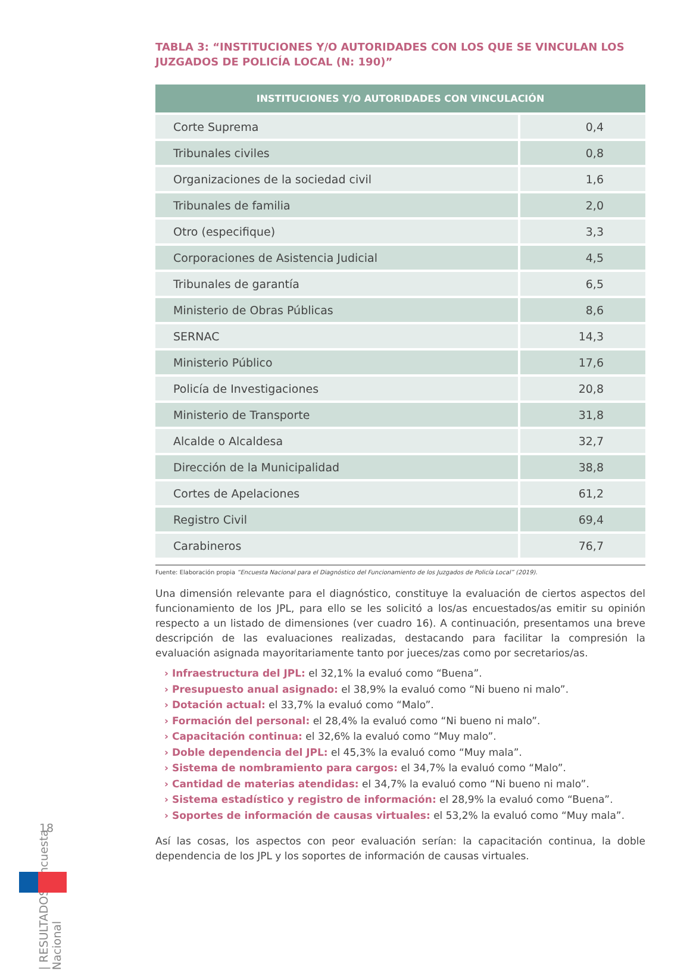TABLA 3: “INSTITUCIONES Y/O AUTORIDADES CON LOS QUE SE VINCULAN LOS JUZGADOS DE POLICÍA LOCAL (N: 190)”
| INSTITUCIONES Y/O AUTORIDADES CON VINCULACIÓN | |
| --- | --- |
| Corte Suprema | 0,4 |
| Tribunales civiles | 0,8 |
| Organizaciones de la sociedad civil | 1,6 |
| Tribunales de familia | 2,0 |
| Otro (especifique) | 3,3 |
| Corporaciones de Asistencia Judicial | 4,5 |
| Tribunales de garantía | 6,5 |
| Ministerio de Obras Públicas | 8,6 |
| SERNAC | 14,3 |
| Ministerio Público | 17,6 |
| Policía de Investigaciones | 20,8 |
| Ministerio de Transporte | 31,8 |
| Alcalde o Alcaldesa | 32,7 |
| Dirección de la Municipalidad | 38,8 |
| Cortes de Apelaciones | 61,2 |
| Registro Civil | 69,4 |
| Carabineros | 76,7 |
Fuente: Elaboración propia “Encuesta Nacional para el Diagnóstico del Funcionamiento de los Juzgados de Policía Local” (2019).
Una dimensión relevante para el diagnóstico, constituye la evaluación de ciertos aspectos del funcionamiento de los JPL, para ello se les solicitó a los/as encuestados/as emitir su opinión respecto a un listado de dimensiones (ver cuadro 16). A continuación, presentamos una breve descripción de las evaluaciones realizadas, destacando para facilitar la compresión la evaluación asignada mayoritariamente tanto por jueces/zas como por secretarios/as.
› Infraestructura del JPL: el 32,1% la evaluó como “Buena”.
› Presupuesto anual asignado: el 38,9% la evaluó como “Ni bueno ni malo”.
› Dotación actual: el 33,7% la evaluó como “Malo”.
› Formación del personal: el 28,4% la evaluó como “Ni bueno ni malo”.
› Capacitación continua: el 32,6% la evaluó como “Muy malo”.
› Doble dependencia del JPL: el 45,3% la evaluó como “Muy mala”.
› Sistema de nombramiento para cargos: el 34,7% la evaluó como “Malo”.
› Cantidad de materias atendidas: el 34,7% la evaluó como “Ni bueno ni malo”.
› Sistema estadístico y registro de información: el 28,9% la evaluó como “Buena”.
› Soportes de información de causas virtuales: el 53,2% la evaluó como “Muy mala”.
Así las cosas, los aspectos con peor evaluación serían: la capacitación continua, la doble dependencia de los JPL y los soportes de información de causas virtuales.
| RESULTADOS: Encuesta Nacional
18